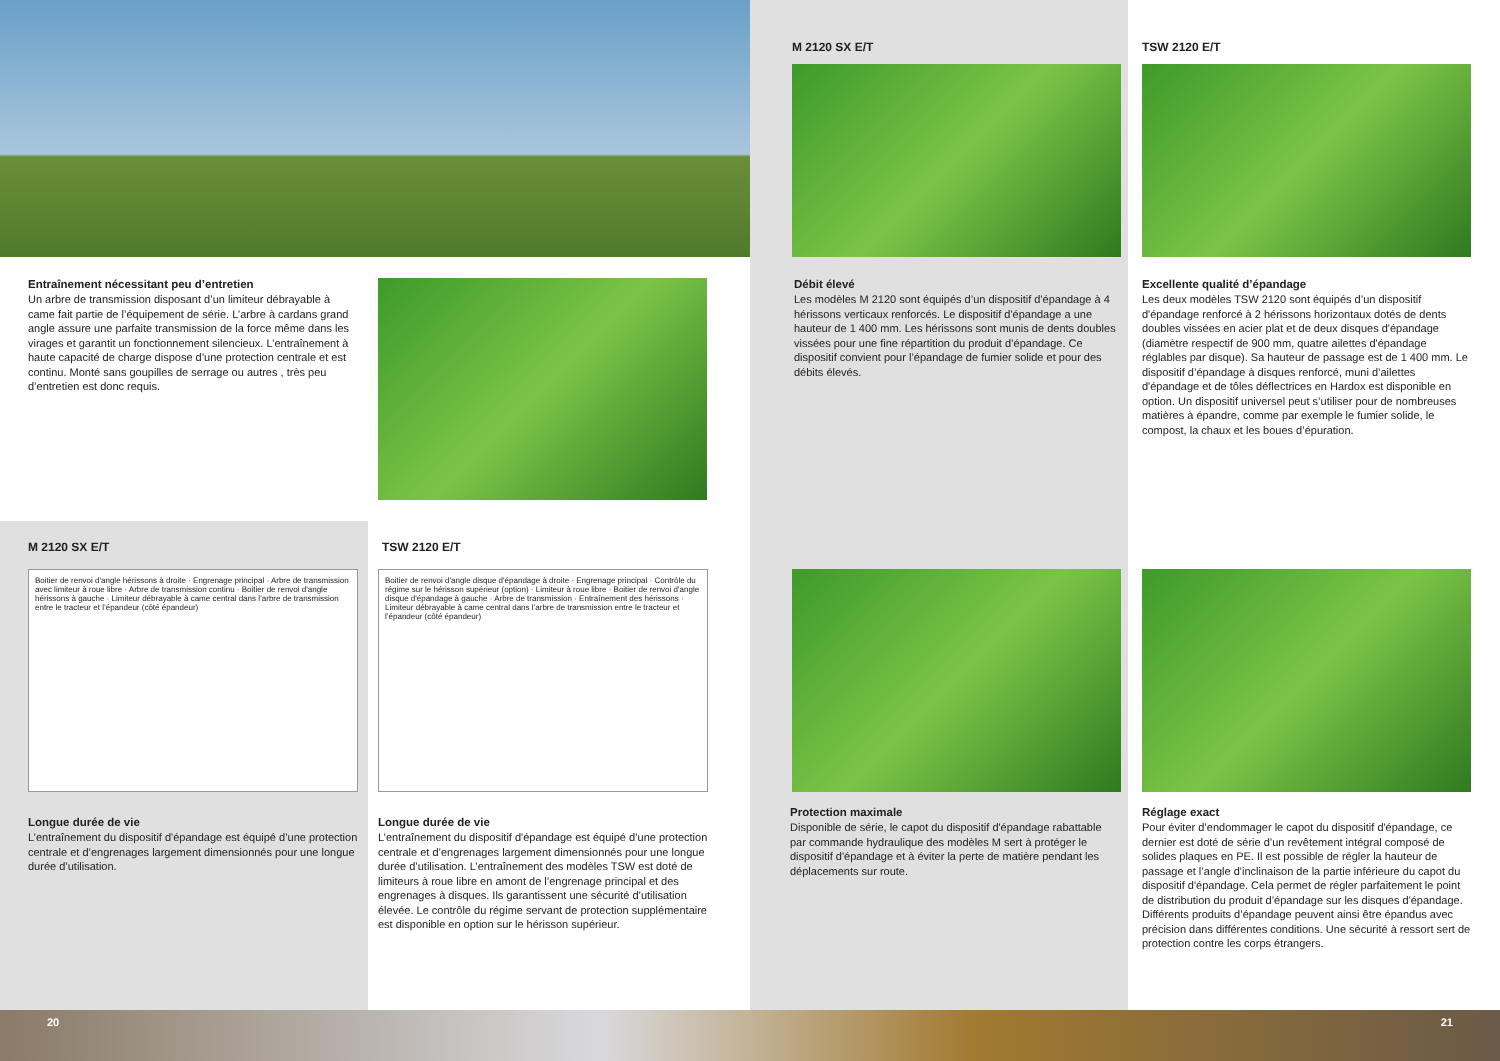Entraînement nécessitant peu d’entretien
Un arbre de transmission disposant d’un limiteur débrayable à came fait partie de l’équipement de série. L’arbre à cardans grand angle assure une parfaite transmission de la force même dans les virages et garantit un fonctionnement silencieux. L’entraînement à haute capacité de charge dispose d’une protection centrale et est continu. Monté sans goupilles de serrage ou autres , très peu d’entretien est donc requis.
M 2120 SX E/T
Boitier de renvoi d'angle hérissons à droite · Engrenage principal · Arbre de transmission avec limiteur à roue libre · Arbre de transmission continu · Boitier de renvoi d'angle hérissons à gauche · Limiteur débrayable à came central dans l’arbre de transmission entre le tracteur et l’épandeur (côté épandeur)
Longue durée de vie
L’entraînement du dispositif d'épandage est équipé d’une protection centrale et d’engrenages largement dimensionnés pour une longue durée d’utilisation.
TSW 2120 E/T
Boitier de renvoi d'angle disque d'épandage à droite · Engrenage principal · Contrôle du régime sur le hérisson supérieur (option) · Limiteur à roue libre · Boitier de renvoi d'angle disque d'épandage à gauche · Arbre de transmission · Entraînement des hérissons · Limiteur débrayable à came central dans l’arbre de transmission entre le tracteur et l’épandeur (côté épandeur)
Longue durée de vie
L’entraînement du dispositif d'épandage est équipé d’une protection centrale et d’engrenages largement dimensionnés pour une longue durée d’utilisation. L’entraînement des modèles TSW est doté de limiteurs à roue libre en amont de l’engrenage principal et des engrenages à disques. Ils garantissent une sécurité d’utilisation élevée. Le contrôle du régime servant de protection supplémentaire est disponible en option sur le hérisson supérieur.
M 2120 SX E/T
Débit élevé
Les modèles M 2120 sont équipés d’un dispositif d'épandage à 4 hérissons verticaux renforcés. Le dispositif d'épandage a une hauteur de 1 400 mm. Les hérissons sont munis de dents doubles vissées pour une fine répartition du produit d’épandage. Ce dispositif convient pour l’épandage de fumier solide et pour des débits élevés.
Protection maximale
Disponible de série, le capot du dispositif d'épandage rabattable par commande hydraulique des modèles M sert à protéger le dispositif d'épandage et à éviter la perte de matière pendant les déplacements sur route.
TSW 2120 E/T
Excellente qualité d’épandage
Les deux modèles TSW 2120 sont équipés d’un dispositif d'épandage renforcé à 2 hérissons horizontaux dotés de dents doubles vissées en acier plat et de deux disques d'épandage (diamètre respectif de 900 mm, quatre ailettes d'épandage réglables par disque). Sa hauteur de passage est de 1 400 mm. Le dispositif d’épandage à disques renforcé, muni d’ailettes d'épandage et de tôles déflectrices en Hardox est disponible en option. Un dispositif universel peut s’utiliser pour de nombreuses matières à épandre, comme par exemple le fumier solide, le compost, la chaux et les boues d’épuration.
Réglage exact
Pour éviter d’endommager le capot du dispositif d'épandage, ce dernier est doté de série d’un revêtement intégral composé de solides plaques en PE. Il est possible de régler la hauteur de passage et l’angle d'inclinaison de la partie inférieure du capot du dispositif d'épandage. Cela permet de régler parfaitement le point de distribution du produit d’épandage sur les disques d'épandage. Différents produits d’épandage peuvent ainsi être épandus avec précision dans différentes conditions. Une sécurité à ressort sert de protection contre les corps étrangers.
20 21